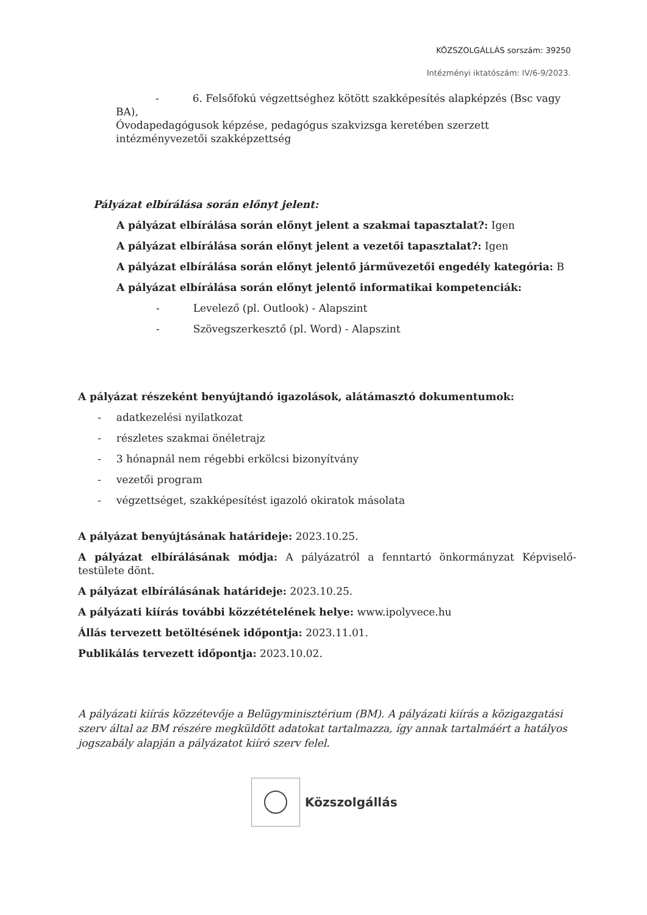KÖZSZOLGÁLLÁS sorszám: 39250
Intézményi iktatószám: IV/6-9/2023.
- 6. Felsőfokú végzettséghez kötött szakképesítés alapképzés (Bsc vagy BA),
Óvodapedagógusok képzése, pedagógus szakvizsga keretében szerzett intézményvezetői szakképzettség
Pályázat elbírálása során előnyt jelent:
A pályázat elbírálása során előnyt jelent a szakmai tapasztalat?: Igen
A pályázat elbírálása során előnyt jelent a vezetői tapasztalat?: Igen
A pályázat elbírálása során előnyt jelentő járművezetői engedély kategória: B
A pályázat elbírálása során előnyt jelentő informatikai kompetenciák:
- Levelező (pl. Outlook) - Alapszint
- Szövegszerkesztő (pl. Word) - Alapszint
A pályázat részeként benyújtandó igazolások, alátámasztó dokumentumok:
- adatkezelési nyilatkozat
- részletes szakmai önéletrajz
- 3 hónapnál nem régebbi erkölcsi bizonyítvány
- vezetői program
- végzettséget, szakképesítést igazoló okiratok másolata
A pályázat benyújtásának határideje: 2023.10.25.
A pályázat elbírálásának módja: A pályázatról a fenntartó önkormányzat Képviselő-testülete dönt.
A pályázat elbírálásának határideje: 2023.10.25.
A pályázati kiírás további közzétételének helye: www.ipolyvece.hu
Állás tervezett betöltésének időpontja: 2023.11.01.
Publikálás tervezett időpontja: 2023.10.02.
A pályázati kiírás közzétevője a Belügyminisztérium (BM). A pályázati kiírás a közigazgatási szerv által az BM részére megküldött adatokat tartalmazza, így annak tartalmáért a hatályos jogszabály alapján a pályázatot kiíró szerv felel.
Közszolgállás